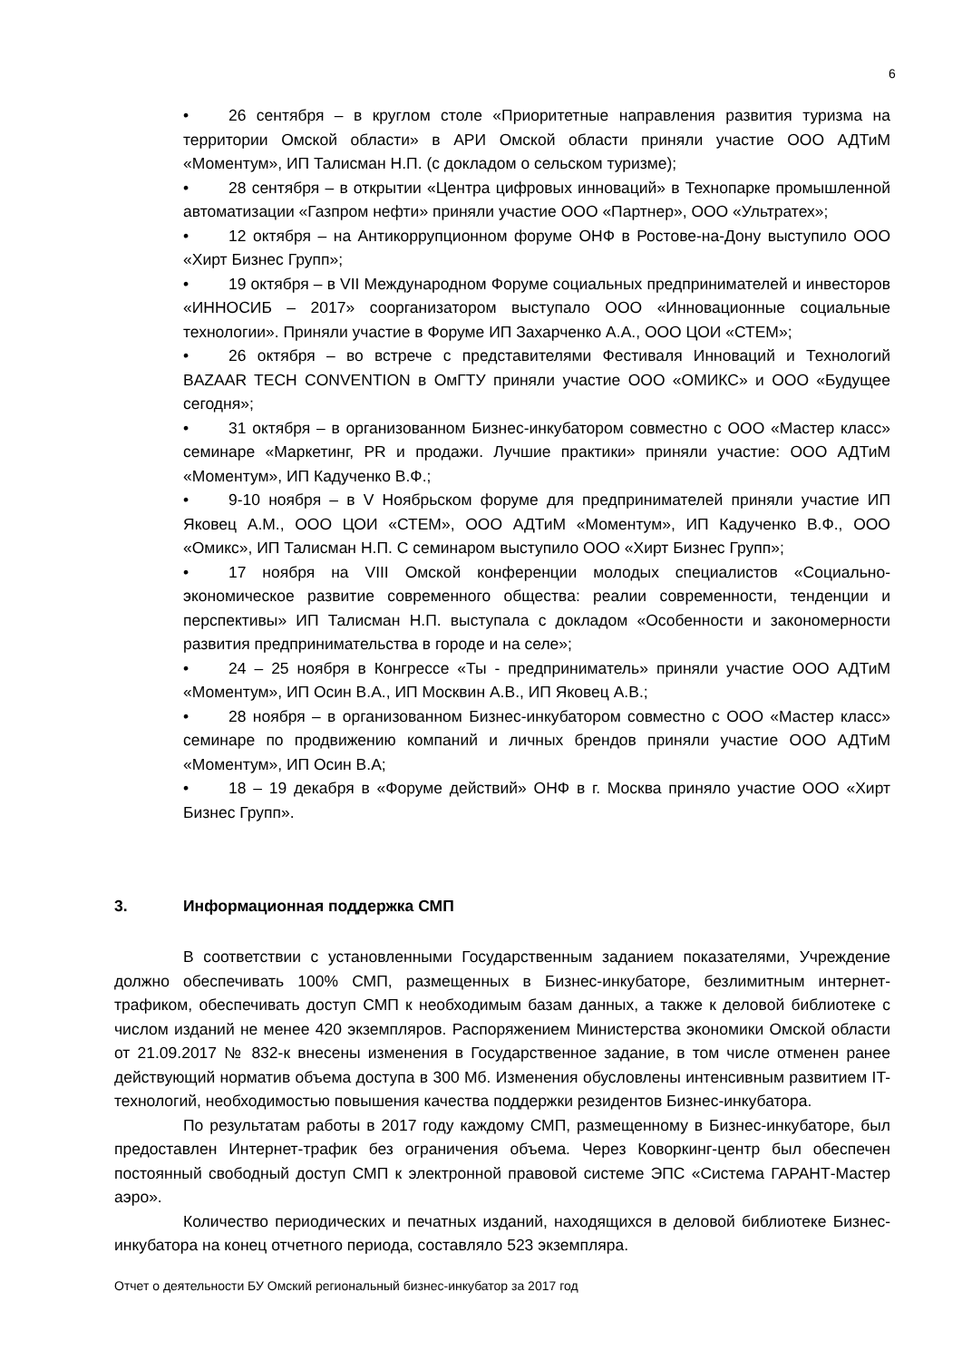6
• 26 сентября – в круглом столе «Приоритетные направления развития туризма на территории Омской области» в АРИ Омской области приняли участие ООО АДТиМ «Моментум», ИП Талисман Н.П. (с докладом о сельском туризме);
• 28 сентября – в открытии «Центра цифровых инноваций» в Технопарке промышленной автоматизации «Газпром нефти» приняли участие ООО «Партнер», ООО «Ультратех»;
• 12 октября – на Антикоррупционном форуме ОНФ в Ростове-на-Дону выступило ООО «Хирт Бизнес Групп»;
• 19 октября – в VII Международном Форуме социальных предпринимателей и инвесторов «ИННОСИБ – 2017» соорганизатором выступало ООО «Инновационные социальные технологии». Приняли участие в Форуме ИП Захарченко А.А., ООО ЦОИ «СТЕМ»;
• 26 октября – во встрече с представителями Фестиваля Инноваций и Технологий BAZAAR TECH CONVENTION в ОмГТУ приняли участие ООО «ОМИКС» и ООО «Будущее сегодня»;
• 31 октября – в организованном Бизнес-инкубатором совместно с ООО «Мастер класс» семинаре «Маркетинг, PR и продажи. Лучшие практики» приняли участие: ООО АДТиМ «Моментум», ИП Кадученко В.Ф.;
• 9-10 ноября – в V Ноябрьском форуме для предпринимателей приняли участие ИП Яковец А.М., ООО ЦОИ «СТЕМ», ООО АДТиМ «Моментум», ИП Кадученко В.Ф., ООО «Омикс», ИП Талисман Н.П. С семинаром выступило ООО «Хирт Бизнес Групп»;
• 17 ноября на VIII Омской конференции молодых специалистов «Социально-экономическое развитие современного общества: реалии современности, тенденции и перспективы» ИП Талисман Н.П. выступала с докладом «Особенности и закономерности развития предпринимательства в городе и на селе»;
• 24 – 25 ноября в Конгрессе «Ты - предприниматель» приняли участие ООО АДТиМ «Моментум», ИП Осин В.А., ИП Москвин А.В., ИП Яковец А.В.;
• 28 ноября – в организованном Бизнес-инкубатором совместно с ООО «Мастер класс» семинаре по продвижению компаний и личных брендов приняли участие ООО АДТиМ «Моментум», ИП Осин В.А;
• 18 – 19 декабря в «Форуме действий» ОНФ в г. Москва приняло участие ООО «Хирт Бизнес Групп».
3. Информационная поддержка СМП
В соответствии с установленными Государственным заданием показателями, Учреждение должно обеспечивать 100% СМП, размещенных в Бизнес-инкубаторе, безлимитным интернет-трафиком, обеспечивать доступ СМП к необходимым базам данных, а также к деловой библиотеке с числом изданий не менее 420 экземпляров. Распоряжением Министерства экономики Омской области от 21.09.2017 № 832-к внесены изменения в Государственное задание, в том числе отменен ранее действующий норматив объема доступа в 300 Мб. Изменения обусловлены интенсивным развитием IT-технологий, необходимостью повышения качества поддержки резидентов Бизнес-инкубатора.
По результатам работы в 2017 году каждому СМП, размещенному в Бизнес-инкубаторе, был предоставлен Интернет-трафик без ограничения объема. Через Коворкинг-центр был обеспечен постоянный свободный доступ СМП к электронной правовой системе ЭПС «Система ГАРАНТ-Мастер аэро».
Количество периодических и печатных изданий, находящихся в деловой библиотеке Бизнес-инкубатора на конец отчетного периода, составляло 523 экземпляра.
Отчет о деятельности БУ Омский региональный бизнес-инкубатор за 2017 год